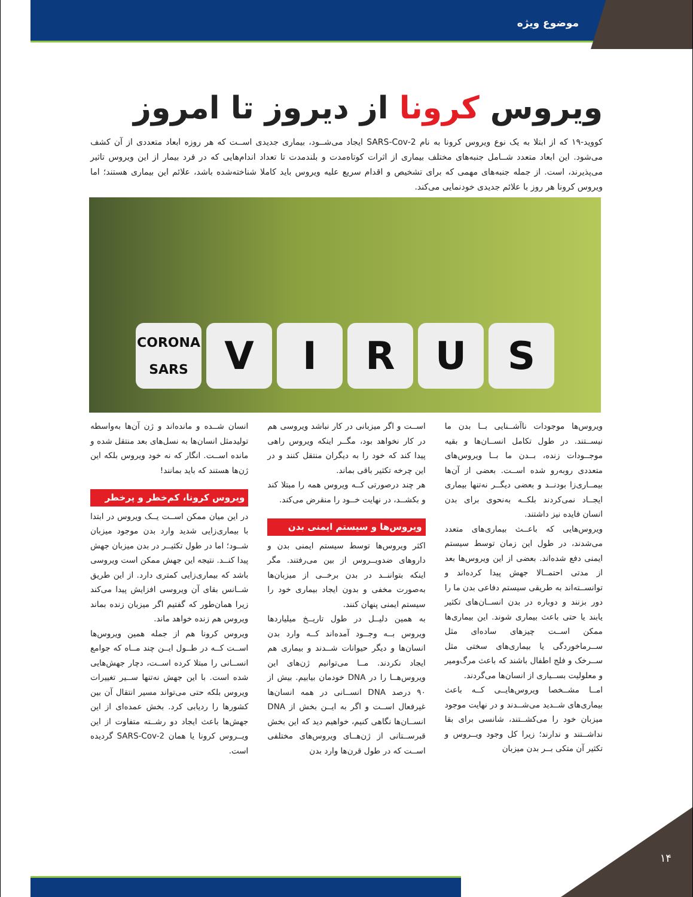موضوع ویژه
ویروس کرونا از دیروز تا امروز
کووید-۱۹ که از ابتلا به یک نوع ویروس کرونا به نام SARS-Cov-2 ایجاد می‌شــود، بیماری جدیدی اســت که هر روزه ابعاد متعددی از آن کشف می‌شود. این ابعاد متعدد شــامل جنبه‌های مختلف بیماری از اثرات کوتاه‌مدت و بلندمدت تا تعداد اندام‌هایی که در فرد بیمار از این ویروس تاثیر می‌پذیرند، است. از جمله جنبه‌های مهمی که برای تشخیص و اقدام سریع علیه ویروس باید کاملا شناخته‌شده باشد، علائم این بیماری هستند؛ اما ویروس کرونا هر روز با علائم جدیدی خودنمایی می‌کند.
CORONA
SARS
V
I
R
U
S
ویروس‌ها موجودات ناآشــنایی بــا بدن ما نیســتند. در طول تکامل انســان‌ها و بقیه موجــودات زنده، بــدن ما بــا ویروس‌های متعددی روبه‌رو شده اســت. بعضی از آن‌ها بیمــاری‌زا بودنــد و بعضی دیگــر نه‌تنها بیماری ایجــاد نمی‌کردند بلکــه به‌نحوی برای بدن انسان فایده نیز داشتند.
ویروس‌هایی که باعــث بیماری‌های متعدد می‌شدند، در طول این زمان توسط سیستم ایمنی دفع شده‌اند. بعضی از این ویروس‌ها بعد از مدتی احتمــالا جهش پیدا کرده‌اند و توانســته‌اند به طریقی سیستم دفاعی بدن ما را دور بزنند و دوباره در بدن انســان‌های تکثیر یابند یا حتی باعث بیماری شوند. این بیماری‌ها ممکن اســت چیزهای ساده‌ای مثل ســرماخوردگی یا بیماری‌های سختی مثل ســرخک و فلج اطفال باشند که باعث مرگ‌ومیر و معلولیت بســیاری از انسان‌ها می‌گردند.
امــا مشــخصا ویروس‌هایــی کــه باعث بیماری‌های شــدید می‌شــدند و در نهایت موجود میزبان خود را می‌کشــتند، شانسی برای بقا نداشــتند و ندارند؛ زیرا کل وجود ویــروس و تکثیر آن متکی بــر بدن میزبان
اســت و اگر میزبانی در کار نباشد ویروسی هم در کار نخواهد بود، مگــر اینکه ویروس راهی پیدا کند که خود را به دیگران منتقل کنند و در این چرخه تکثیر باقی بماند.
هر چند درصورتی کــه ویروس همه را مبتلا کند و بکشــد، در نهایت خــود را منقرض می‌کند.
ویروس‌ها و سیستم ایمنی بدن
اکثر ویروس‌ها توسط سیستم ایمنی بدن و داروهای ضدویــروس از بین می‌رفتند. مگر اینکه بتواننــد در بدن برخــی از میزبان‌ها به‌صورت مخفی و بدون ایجاد بیماری خود را سیستم ایمنی پنهان کنند.
به همین دلیــل در طول تاریــخ میلیاردها ویروس بــه وجــود آمده‌اند کــه وارد بدن انسان‌ها و دیگر حیوانات شــدند و بیماری هم ایجاد نکردند. مــا می‌توانیم ژن‌های این ویروس‌هــا را در DNA خودمان بیابیم. بیش از ۹۰ درصد DNA انســانی در همه انسان‌ها غیرفعال اســت و اگر به ایــن بخش از DNA انســان‌ها نگاهی کنیم، خواهیم دید که این بخش قبرســتانی از ژن‌هــای ویروس‌های مختلفی اســت که در طول قرن‌ها وارد بدن
انسان شــده و مانده‌اند و ژن آن‌ها به‌واسطه تولیدمثل انسان‌ها به نسل‌های بعد منتقل شده و مانده اســت. انگار که نه خود ویروس بلکه این ژن‌ها هستند که باید بمانند!
ویروس کرونا، کم‌خطر و پرخطر
در این میان ممکن اســت یــک ویروس در ابتدا با بیماری‌زایی شدید وارد بدن موجود میزبان شــود؛ اما در طول تکثیــر در بدن میزبان جهش پیدا کنــد. نتیجه این جهش ممکن است ویروسی باشد که بیماری‌زایی کمتری دارد. از این طریق شــانس بقای آن ویروسی افزایش پیدا می‌کند زیرا همان‌طور که گفتیم اگر میزبان زنده بماند ویروس هم زنده خواهد ماند.
ویروس کرونا هم از جمله همین ویروس‌ها اســت کــه در طــول ایــن چند مــاه که جوامع انســانی را مبتلا کرده اســت، دچار جهش‌هایی شده است. با این جهش نه‌تنها ســیر تغییرات ویروس بلکه حتی می‌تواند مسیر انتقال آن بین کشورها را ردیابی کرد. بخش عمده‌ای از این جهش‌ها باعث ایجاد دو رشــته متفاوت از این ویــروس کرونا یا همان SARS-Cov-2 گردیده است.
۱۴